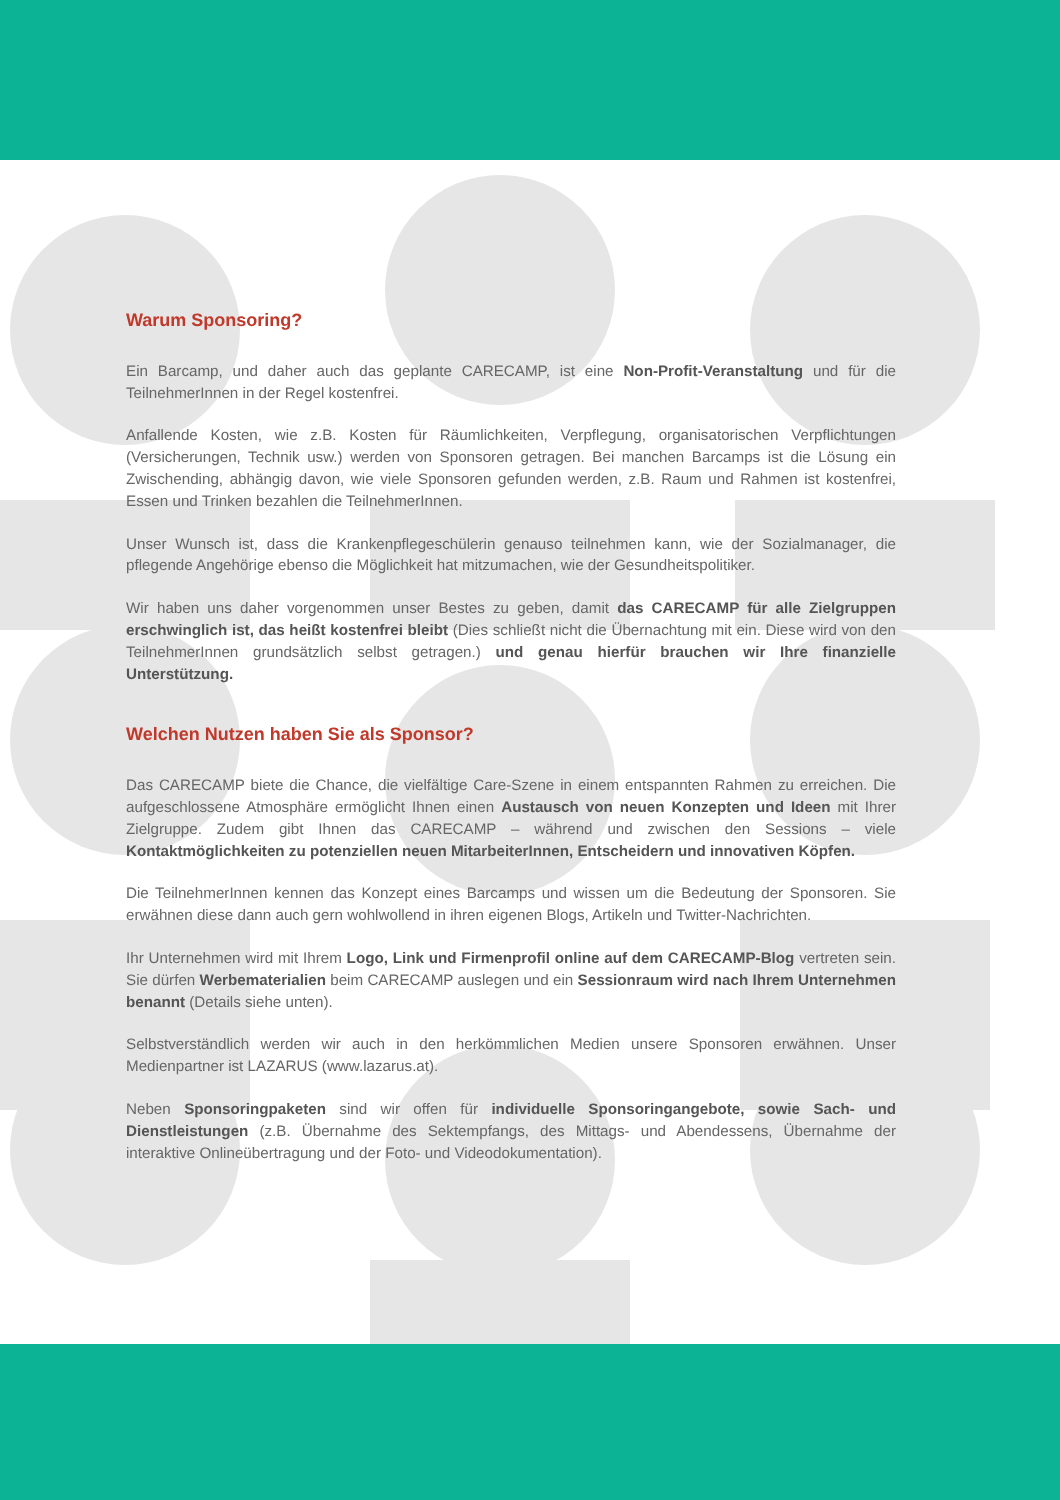Warum Sponsoring?
Ein Barcamp, und daher auch das geplante CARECAMP, ist eine Non-Profit-Veranstaltung und für die TeilnehmerInnen in der Regel kostenfrei.
Anfallende Kosten, wie z.B. Kosten für Räumlichkeiten, Verpflegung, organisatorischen Verpflichtungen (Versicherungen, Technik usw.) werden von Sponsoren getragen. Bei manchen Barcamps ist die Lösung ein Zwischending, abhängig davon, wie viele Sponsoren gefunden werden, z.B. Raum und Rahmen ist kostenfrei, Essen und Trinken bezahlen die TeilnehmerInnen.
Unser Wunsch ist, dass die Krankenpflegeschülerin genauso teilnehmen kann, wie der Sozialmanager, die pflegende Angehörige ebenso die Möglichkeit hat mitzumachen, wie der Gesundheitspolitiker.
Wir haben uns daher vorgenommen unser Bestes zu geben, damit das CARECAMP für alle Zielgruppen erschwinglich ist, das heißt kostenfrei bleibt (Dies schließt nicht die Übernachtung mit ein. Diese wird von den TeilnehmerInnen grundsätzlich selbst getragen.) und genau hierfür brauchen wir Ihre finanzielle Unterstützung.
Welchen Nutzen haben Sie als Sponsor?
Das CARECAMP biete die Chance, die vielfältige Care-Szene in einem entspannten Rahmen zu erreichen. Die aufgeschlossene Atmosphäre ermöglicht Ihnen einen Austausch von neuen Konzepten und Ideen mit Ihrer Zielgruppe. Zudem gibt Ihnen das CARECAMP – während und zwischen den Sessions – viele Kontaktmöglichkeiten zu potenziellen neuen MitarbeiterInnen, Entscheidern und innovativen Köpfen.
Die TeilnehmerInnen kennen das Konzept eines Barcamps und wissen um die Bedeutung der Sponsoren. Sie erwähnen diese dann auch gern wohlwollend in ihren eigenen Blogs, Artikeln und Twitter-Nachrichten.
Ihr Unternehmen wird mit Ihrem Logo, Link und Firmenprofil online auf dem CARECAMP-Blog vertreten sein. Sie dürfen Werbematerialien beim CARECAMP auslegen und ein Sessionraum wird nach Ihrem Unternehmen benannt (Details siehe unten).
Selbstverständlich werden wir auch in den herkömmlichen Medien unsere Sponsoren erwähnen. Unser Medienpartner ist LAZARUS (www.lazarus.at).
Neben Sponsoringpaketen sind wir offen für individuelle Sponsoringangebote, sowie Sach- und Dienstleistungen (z.B. Übernahme des Sektempfangs, des Mittags- und Abendessens, Übernahme der interaktive Onlineübertragung und der Foto- und Videodokumentation).